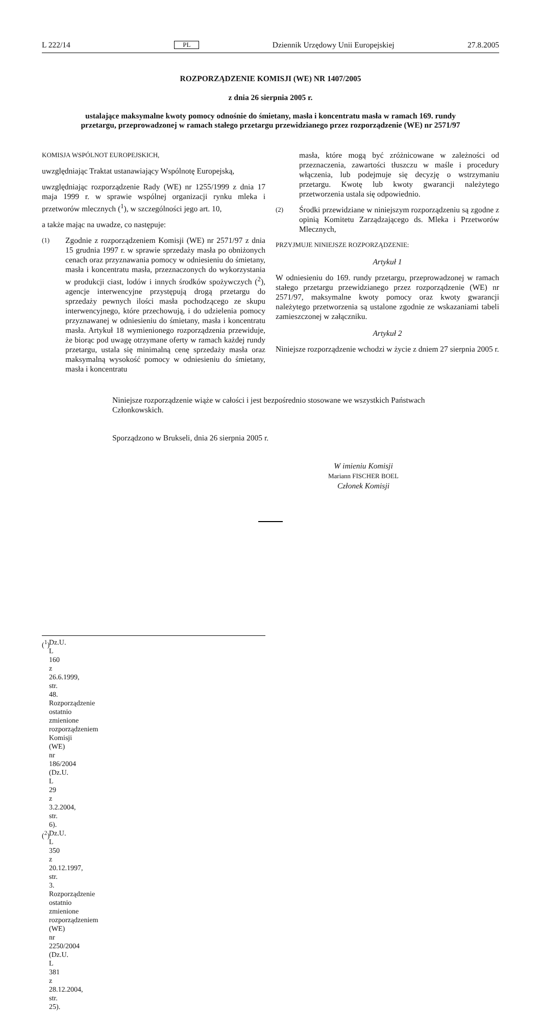L 222/14 PL Dziennik Urzędowy Unii Europejskiej 27.8.2005
ROZPORZĄDZENIE KOMISJI (WE) NR 1407/2005
z dnia 26 sierpnia 2005 r.
ustalające maksymalne kwoty pomocy odnośnie do śmietany, masła i koncentratu masła w ramach 169. rundy przetargu, przeprowadzonej w ramach stałego przetargu przewidzianego przez rozporządzenie (WE) nr 2571/97
KOMISJA WSPÓLNOT EUROPEJSKICH,
uwzględniając Traktat ustanawiający Wspólnotę Europejską,
uwzględniając rozporządzenie Rady (WE) nr 1255/1999 z dnia 17 maja 1999 r. w sprawie wspólnej organizacji rynku mleka i przetworów mlecznych (<sup>1</sup>), w szczególności jego art. 10,
a także mając na uwadze, co następuje:
(1) Zgodnie z rozporządzeniem Komisji (WE) nr 2571/97 z dnia 15 grudnia 1997 r. w sprawie sprzedaży masła po obniżonych cenach oraz przyznawania pomocy w odniesieniu do śmietany, masła i koncentratu masła, przeznaczonych do wykorzystania w produkcji ciast, lodów i innych środków spożywczych (<sup>2</sup>), agencje interwencyjne przystępują drogą przetargu do sprzedaży pewnych ilości masła pochodzącego ze skupu interwencyjnego, które przechowują, i do udzielenia pomocy przyznawanej w odniesieniu do śmietany, masła i koncentratu masła. Artykuł 18 wymienionego rozporządzenia przewiduje, że biorąc pod uwagę otrzymane oferty w ramach każdej rundy przetargu, ustala się minimalną cenę sprzedaży masła oraz maksymalną wysokość pomocy w odniesieniu do śmietany, masła i koncentratu
masła, które mogą być zróżnicowane w zależności od przeznaczenia, zawartości tłuszczu w maśle i procedury włączenia, lub podejmuje się decyzję o wstrzymaniu przetargu. Kwotę lub kwoty gwarancji należytego przetworzenia ustala się odpowiednio.
(2) Środki przewidziane w niniejszym rozporządzeniu są zgodne z opinią Komitetu Zarządzającego ds. Mleka i Przetworów Mlecznych,
PRZYJMUJE NINIEJSZE ROZPORZĄDZENIE:
Artykuł 1
W odniesieniu do 169. rundy przetargu, przeprowadzonej w ramach stałego przetargu przewidzianego przez rozporządzenie (WE) nr 2571/97, maksymalne kwoty pomocy oraz kwoty gwarancji należytego przetworzenia są ustalone zgodnie ze wskazaniami tabeli zamieszczonej w załączniku.
Artykuł 2
Niniejsze rozporządzenie wchodzi w życie z dniem 27 sierpnia 2005 r.
Niniejsze rozporządzenie wiąże w całości i jest bezpośrednio stosowane we wszystkich Państwach Członkowskich.
Sporządzono w Brukseli, dnia 26 sierpnia 2005 r.
W imieniu Komisji
Mariann FISCHER BOEL
Członek Komisji
(<sup>1</sup>) Dz.U. L 160 z 26.6.1999, str. 48. Rozporządzenie ostatnio zmienione rozporządzeniem Komisji (WE) nr 186/2004 (Dz.U. L 29 z 3.2.2004, str. 6).
(<sup>2</sup>) Dz.U. L 350 z 20.12.1997, str. 3. Rozporządzenie ostatnio zmienione rozporządzeniem (WE) nr 2250/2004 (Dz.U. L 381 z 28.12.2004, str. 25).